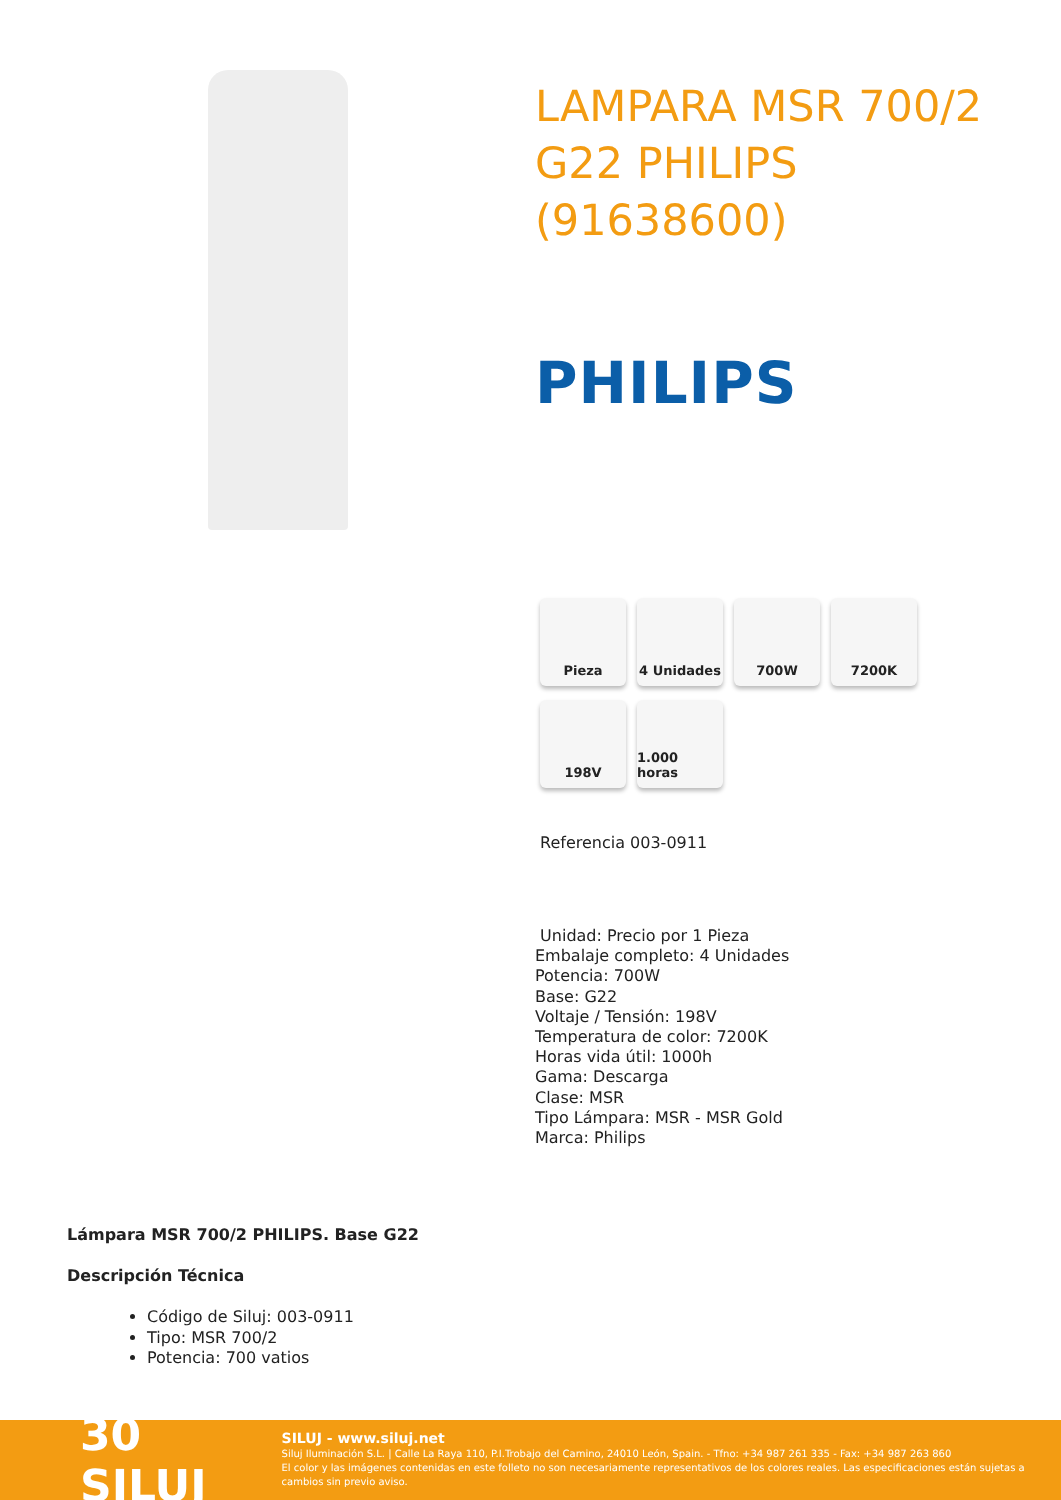LAMPARA MSR 700/2 G22 PHILIPS (91638600)
PHILIPS
Pieza
4 Unidades
700W
7200K
198V
1.000 horas
Referencia 003-0911
Unidad: Precio por 1 Pieza
Embalaje completo: 4 Unidades
Potencia: 700W
Base: G22
Voltaje / Tensión: 198V
Temperatura de color: 7200K
Horas vida útil: 1000h
Gama: Descarga
Clase: MSR
Tipo Lámpara: MSR - MSR Gold
Marca: Philips
Lámpara MSR 700/2 PHILIPS. Base G22
Descripción Técnica
Código de Siluj: 003-0911
Tipo: MSR 700/2
Potencia: 700 vatios
30 SILUJ
SILUJ - www.siluj.net
Siluj Iluminación S.L. | Calle La Raya 110, P.I.Trobajo del Camino, 24010 León, Spain. - Tfno: +34 987 261 335 - Fax: +34 987 263 860
El color y las imágenes contenidas en este folleto no son necesariamente representativos de los colores reales. Las especificaciones están sujetas a cambios sin previo aviso.